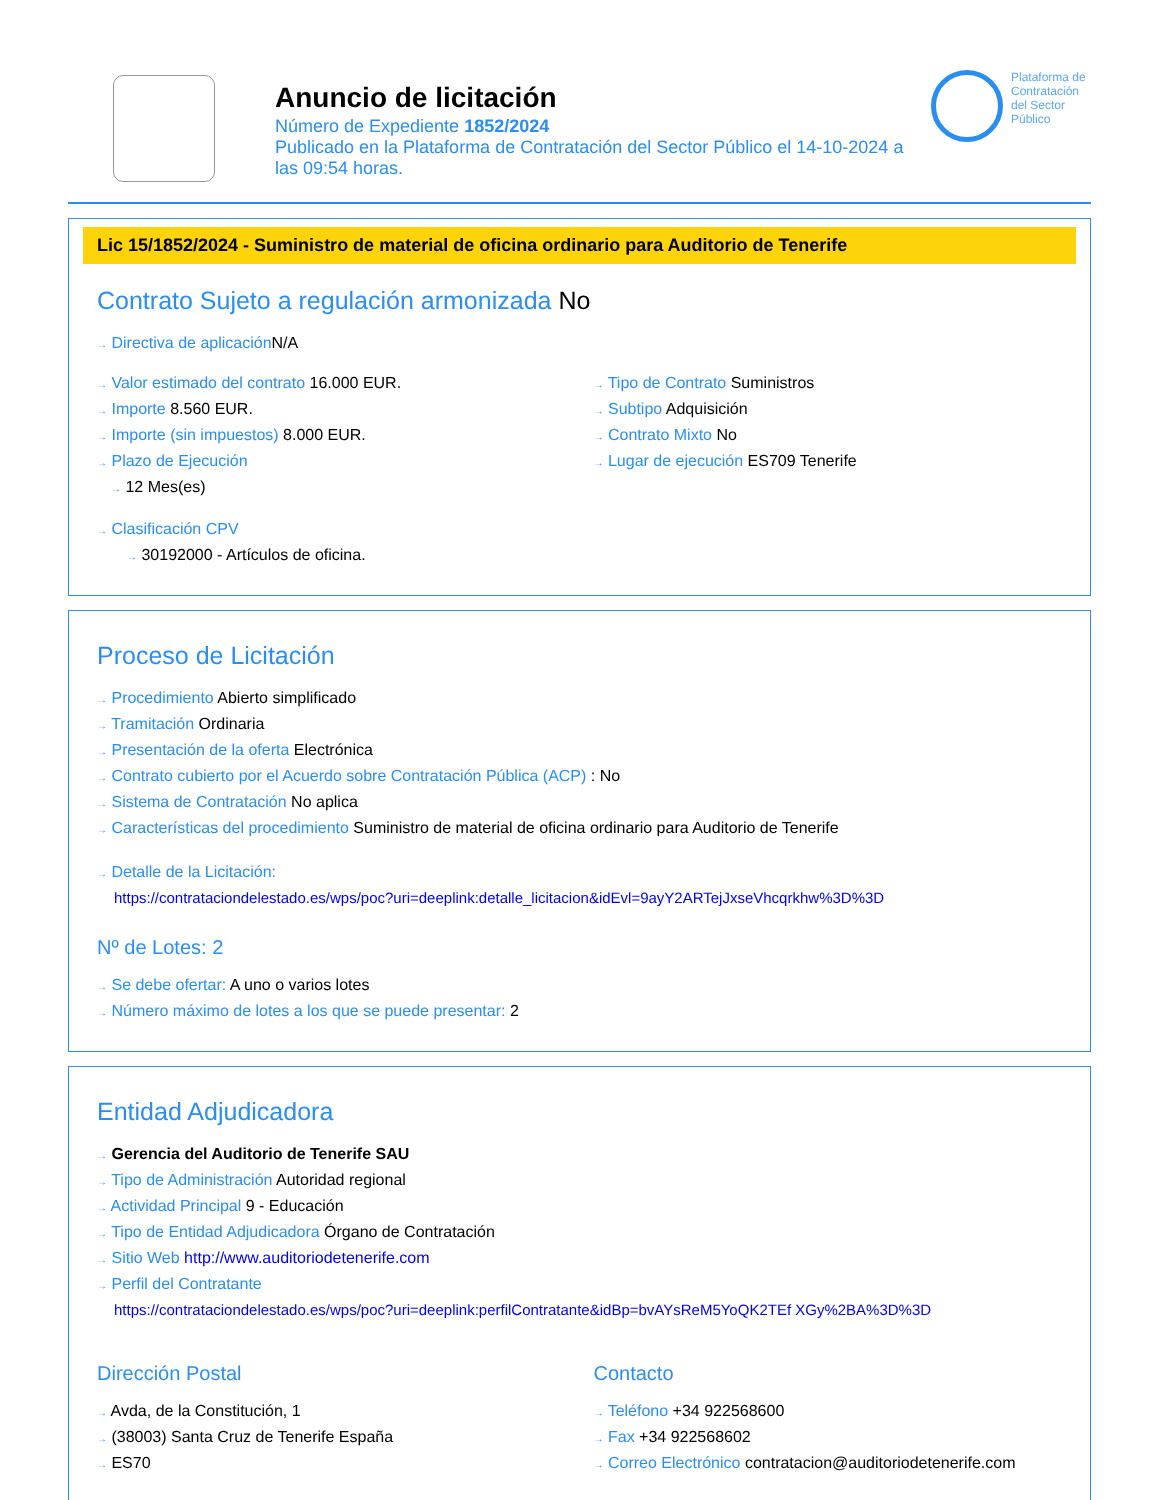Anuncio de licitación
Número de Expediente 1852/2024
Publicado en la Plataforma de Contratación del Sector Público el 14-10-2024 a las 09:54 horas.
Plataforma de Contratación del Sector Público
Lic 15/1852/2024 - Suministro de material de oficina ordinario para Auditorio de Tenerife
Contrato Sujeto a regulación armonizada No
→ Directiva de aplicación N/A
→ Valor estimado del contrato 16.000 EUR.
→ Importe 8.560 EUR.
→ Importe (sin impuestos) 8.000 EUR.
→ Plazo de Ejecución
→ 12 Mes(es)
→ Tipo de Contrato Suministros
→ Subtipo Adquisición
→ Contrato Mixto No
→ Lugar de ejecución ES709 Tenerife
→ Clasificación CPV
→ 30192000 - Artículos de oficina.
Proceso de Licitación
→ Procedimiento Abierto simplificado
→ Tramitación Ordinaria
→ Presentación de la oferta Electrónica
→ Contrato cubierto por el Acuerdo sobre Contratación Pública (ACP) : No
→ Sistema de Contratación No aplica
→ Características del procedimiento Suministro de material de oficina ordinario para Auditorio de Tenerife
→ Detalle de la Licitación:
https://contrataciondelestado.es/wps/poc?uri=deeplink:detalle_licitacion&idEvl=9ayY2ARTejJxseVhcqrkhw%3D%3D
Nº de Lotes: 2
→ Se debe ofertar: A uno o varios lotes
→ Número máximo de lotes a los que se puede presentar: 2
Entidad Adjudicadora
→ Gerencia del Auditorio de Tenerife SAU
→ Tipo de Administración Autoridad regional
→ Actividad Principal 9 - Educación
→ Tipo de Entidad Adjudicadora Órgano de Contratación
→ Sitio Web http://www.auditoriodetenerife.com
→ Perfil del Contratante
https://contrataciondelestado.es/wps/poc?uri=deeplink:perfilContratante&idBp=bvAYsReM5YoQK2TEf XGy%2BA%3D%3D
Dirección Postal
→ Avda, de la Constitución, 1
→ (38003) Santa Cruz de Tenerife España
→ ES70
Contacto
→ Teléfono +34 922568600
→ Fax +34 922568602
→ Correo Electrónico contratacion@auditoriodetenerife.com